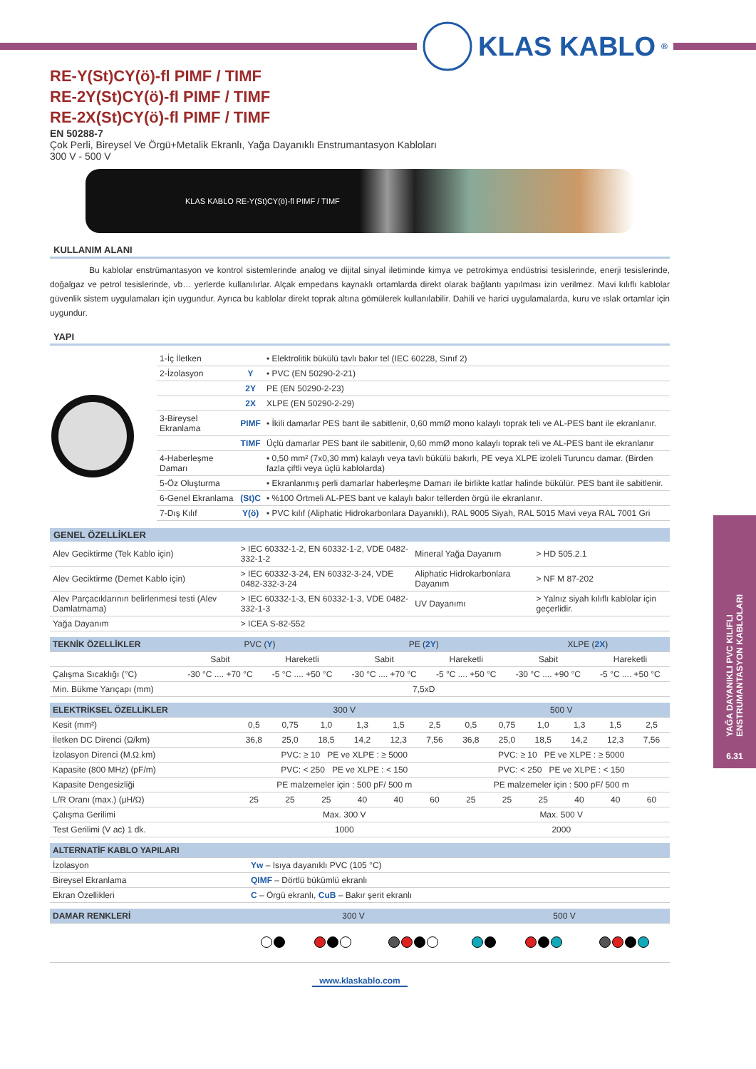KLAS KABLO<sup>®</sup>
RE-Y(St)CY(ö)-fl PIMF / TIMF
RE-2Y(St)CY(ö)-fl PIMF / TIMF
RE-2X(St)CY(ö)-fl PIMF / TIMF
EN 50288-7
Çok Perli, Bireysel Ve Örgü+Metalik Ekranlı, Yağa Dayanıklı Enstrumantasyon Kabloları
300 V - 500 V
KLAS KABLO RE-Y(St)CY(ö)-fl PIMF / TIMF
KULLANIM ALANI
Bu kablolar enstrümantasyon ve kontrol sistemlerinde analog ve dijital sinyal iletiminde kimya ve petrokimya endüstrisi tesislerinde, enerji tesislerinde, doğalgaz ve petrol tesislerinde, vb… yerlerde kullanılırlar. Alçak empedans kaynaklı ortamlarda direkt olarak bağlantı yapılması izin verilmez. Mavi kılıflı kablolar güvenlik sistem uygulamaları için uygundur. Ayrıca bu kablolar direkt toprak altına gömülerek kullanılabilir. Dahili ve harici uygulamalarda, kuru ve ıslak ortamlar için uygundur.
YAPI
| 1-İç İletken | | • Elektrolitik bükülü tavlı bakır tel (IEC 60228, Sınıf 2) |
| 2-İzolasyon | Y | • PVC (EN 50290-2-21) |
| | 2Y | PE (EN 50290-2-23) |
| | 2X | XLPE (EN 50290-2-29) |
| 3-Bireysel Ekranlama | PIMF | • İkili damarlar PES bant ile sabitlenir, 0,60 mmØ mono kalaylı toprak teli ve AL-PES bant ile ekranlanır. |
| | TIMF | Üçlü damarlar PES bant ile sabitlenir, 0,60 mmØ mono kalaylı toprak teli ve AL-PES bant ile ekranlanır |
| 4-Haberleşme Damarı | | • 0,50 mm² (7x0,30 mm) kalaylı veya tavlı bükülü bakırlı, PE veya XLPE izoleli Turuncu damar. (Birden fazla çiftli veya üçlü kablolarda) |
| 5-Öz Oluşturma | | • Ekranlanmış perli damarlar haberleşme Damarı ile birlikte katlar halinde bükülür. PES bant ile sabitlenir. |
| 6-Genel Ekranlama | (St)C | • %100 Örtmeli AL-PES bant ve kalaylı bakır tellerden örgü ile ekranlanır. |
| 7-Dış Kılıf | Y(ö) | • PVC kılıf (Aliphatic Hidrokarbonlara Dayanıklı), RAL 9005 Siyah, RAL 5015 Mavi veya RAL 7001 Gri |
GENEL ÖZELLİKLER
| Alev Geciktirme (Tek Kablo için) | > IEC 60332-1-2, EN 60332-1-2, VDE 0482-332-1-2 | Mineral Yağa Dayanım | > HD 505.2.1 |
| Alev Geciktirme (Demet Kablo için) | > IEC 60332-3-24, EN 60332-3-24, VDE 0482-332-3-24 | Aliphatic Hidrokarbonlara Dayanım | > NF M 87-202 |
| Alev Parçacıklarının belirlenmesi testi (Alev Damlatmama) | > IEC 60332-1-3, EN 60332-1-3, VDE 0482-332-1-3 | UV Dayanımı | > Yalnız siyah kılıflı kablolar için geçerlidir. |
| Yağa Dayanım | > ICEA S-82-552 | | |
| TEKNİK ÖZELLİKLER | PVC ( Y ) | | PE ( 2Y ) | | XLPE ( 2X ) | |
| --- | --- | --- | --- | --- | --- | --- |
| | Sabit | Hareketli | Sabit | Hareketli | Sabit | Hareketli |
| Çalışma Sıcaklığı (°C) | -30 °C .... +70 °C | -5 °C .... +50 °C | -30 °C .... +70 °C | -5 °C .... +50 °C | -30 °C .... +90 °C | -5 °C .... +50 °C |
| Min. Bükme Yarıçapı (mm) | 7,5xD | | | | | |
| ELEKTRİKSEL ÖZELLİKLER | 300 V | | | | | | 500 V | | | | | |
| --- | --- | --- | --- | --- | --- | --- | --- | --- | --- | --- | --- | --- |
| Kesit (mm²) | 0,5 | 0,75 | 1,0 | 1,3 | 1,5 | 2,5 | 0,5 | 0,75 | 1,0 | 1,3 | 1,5 | 2,5 |
| İletken DC Direnci (Ω/km) | 36,8 | 25,0 | 18,5 | 14,2 | 12,3 | 7,56 | 36,8 | 25,0 | 18,5 | 14,2 | 12,3 | 7,56 |
| İzolasyon Direnci (M.Ω.km) | PVC: ≥ 10 PE ve XLPE : ≥ 5000 | | | | | | PVC: ≥ 10 PE ve XLPE : ≥ 5000 | | | | | |
| Kapasite (800 MHz) (pF/m) | PVC: < 250 PE ve XLPE : < 150 | | | | | | PVC: < 250 PE ve XLPE : < 150 | | | | | |
| Kapasite Dengesizliği | PE malzemeler için : 500 pF/ 500 m | | | | | | PE malzemeler için : 500 pF/ 500 m | | | | | |
| L/R Oranı (max.) (μH/Ω) | 25 | 25 | 25 | 40 | 40 | 60 | 25 | 25 | 25 | 40 | 40 | 60 |
| Çalışma Gerilimi | Max. 300 V | | | | | | Max. 500 V | | | | | |
| Test Gerilimi (V ac) 1 dk. | 1000 | | | | | | 2000 | | | | | |
| ALTERNATİF KABLO YAPILARI | |
| --- | --- |
| İzolasyon | Yw – Isıya dayanıklı PVC (105 °C) |
| Bireysel Ekranlama | QIMF – Dörtlü bükümlü ekranlı |
| Ekran Özellikleri | C – Örgü ekranlı, CuB – Bakır şerit ekranlı |
| DAMAR RENKLERİ | 300 V | | | 500 V | | |
| --- | --- | --- | --- | --- | --- | --- |
www.klaskablo.com
YAĞA DAYANIKLI PVC KILIFLI
ENSTRUMANTASYON KABLOLARI
6.31